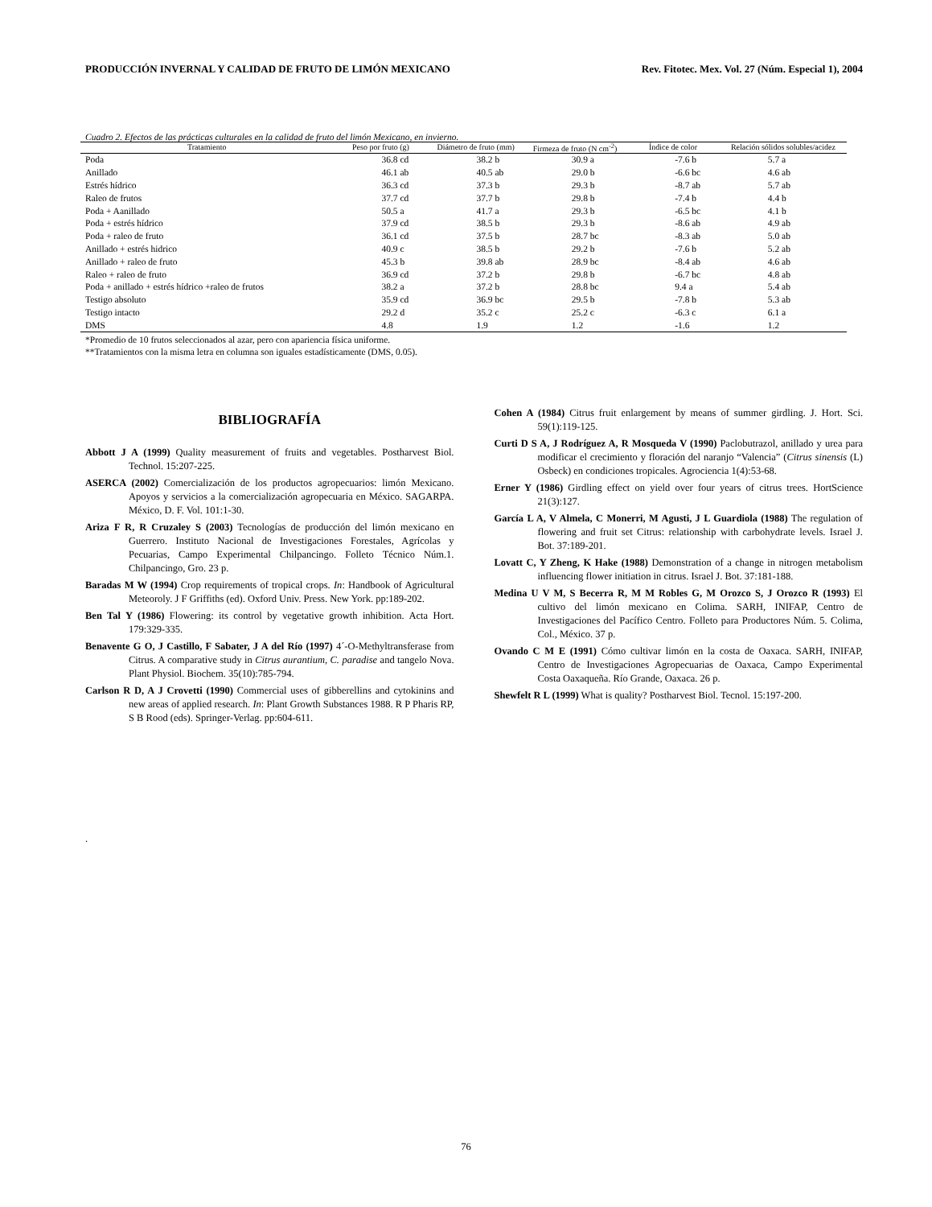PRODUCCIÓN INVERNAL Y CALIDAD DE FRUTO DE LIMÓN MEXICANO Rev. Fitotec. Mex. Vol. 27 (Núm. Especial 1), 2004
Cuadro 2. Efectos de las prácticas culturales en la calidad de fruto del limón Mexicano, en invierno.
| Tratamiento | Peso por fruto (g) | Diámetro de fruto (mm) | Firmeza de fruto (N cm<sup>-2</sup>) | Índice de color | Relación sólidos solubles/acidez |
| --- | --- | --- | --- | --- | --- |
| Poda | 36.8 cd | 38.2 b | 30.9 a | -7.6 b | 5.7 a |
| Anillado | 46.1 ab | 40.5 ab | 29.0 b | -6.6 bc | 4.6 ab |
| Estrés hídrico | 36.3 cd | 37.3 b | 29.3 b | -8.7 ab | 5.7 ab |
| Raleo de frutos | 37.7 cd | 37.7 b | 29.8 b | -7.4 b | 4.4 b |
| Poda + Aanillado | 50.5 a | 41.7 a | 29.3 b | -6.5 bc | 4.1 b |
| Poda + estrés hídrico | 37.9 cd | 38.5 b | 29.3 b | -8.6 ab | 4.9 ab |
| Poda + raleo de fruto | 36.1 cd | 37.5 b | 28.7 bc | -8.3 ab | 5.0 ab |
| Anillado + estrés hidrico | 40.9 c | 38.5 b | 29.2 b | -7.6 b | 5.2 ab |
| Anillado + raleo de fruto | 45.3 b | 39.8 ab | 28.9 bc | -8.4 ab | 4.6 ab |
| Raleo + raleo de fruto | 36.9 cd | 37.2 b | 29.8 b | -6.7 bc | 4.8 ab |
| Poda + anillado + estrés hídrico +raleo de frutos | 38.2 a | 37.2 b | 28.8 bc | 9.4 a | 5.4 ab |
| Testigo absoluto | 35.9 cd | 36.9 bc | 29.5 b | -7.8 b | 5.3 ab |
| Testigo intacto | 29.2 d | 35.2 c | 25.2 c | -6.3 c | 6.1 a |
| DMS | 4.8 | 1.9 | 1.2 | -1.6 | 1.2 |
*Promedio de 10 frutos seleccionados al azar, pero con apariencia física uniforme.
**Tratamientos con la misma letra en columna son iguales estadísticamente (DMS, 0.05).
BIBLIOGRAFÍA
Abbott J A (1999) Quality measurement of fruits and vegetables. Postharvest Biol. Technol. 15:207-225.
ASERCA (2002) Comercialización de los productos agropecuarios: limón Mexicano. Apoyos y servicios a la comercialización agropecuaria en México. SAGARPA. México, D. F. Vol. 101:1-30.
Ariza F R, R Cruzaley S (2003) Tecnologías de producción del limón mexicano en Guerrero. Instituto Nacional de Investigaciones Forestales, Agrícolas y Pecuarias, Campo Experimental Chilpancingo. Folleto Técnico Núm.1. Chilpancingo, Gro. 23 p.
Baradas M W (1994) Crop requirements of tropical crops. In: Handbook of Agricultural Meteoroly. J F Griffiths (ed). Oxford Univ. Press. New York. pp:189-202.
Ben Tal Y (1986) Flowering: its control by vegetative growth inhibition. Acta Hort. 179:329-335.
Benavente G O, J Castillo, F Sabater, J A del Río (1997) 4´-O-Methyltransferase from Citrus. A comparative study in Citrus aurantium, C. paradise and tangelo Nova. Plant Physiol. Biochem. 35(10):785-794.
Carlson R D, A J Crovetti (1990) Commercial uses of gibberellins and cytokinins and new areas of applied research. In: Plant Growth Substances 1988. R P Pharis RP, S B Rood (eds). Springer-Verlag. pp:604-611.
Cohen A (1984) Citrus fruit enlargement by means of summer girdling. J. Hort. Sci. 59(1):119-125.
Curti D S A, J Rodríguez A, R Mosqueda V (1990) Paclobutrazol, anillado y urea para modificar el crecimiento y floración del naranjo “Valencia” (Citrus sinensis (L) Osbeck) en condiciones tropicales. Agrociencia 1(4):53-68.
Erner Y (1986) Girdling effect on yield over four years of citrus trees. HortScience 21(3):127.
García L A, V Almela, C Monerri, M Agusti, J L Guardiola (1988) The regulation of flowering and fruit set Citrus: relationship with carbohydrate levels. Israel J. Bot. 37:189-201.
Lovatt C, Y Zheng, K Hake (1988) Demonstration of a change in nitrogen metabolism influencing flower initiation in citrus. Israel J. Bot. 37:181-188.
Medina U V M, S Becerra R, M M Robles G, M Orozco S, J Orozco R (1993) El cultivo del limón mexicano en Colima. SARH, INIFAP, Centro de Investigaciones del Pacífico Centro. Folleto para Productores Núm. 5. Colima, Col., México. 37 p.
Ovando C M E (1991) Cómo cultivar limón en la costa de Oaxaca. SARH, INIFAP, Centro de Investigaciones Agropecuarias de Oaxaca, Campo Experimental Costa Oaxaqueña. Río Grande, Oaxaca. 26 p.
Shewfelt R L (1999) What is quality? Postharvest Biol. Tecnol. 15:197-200.
.
76